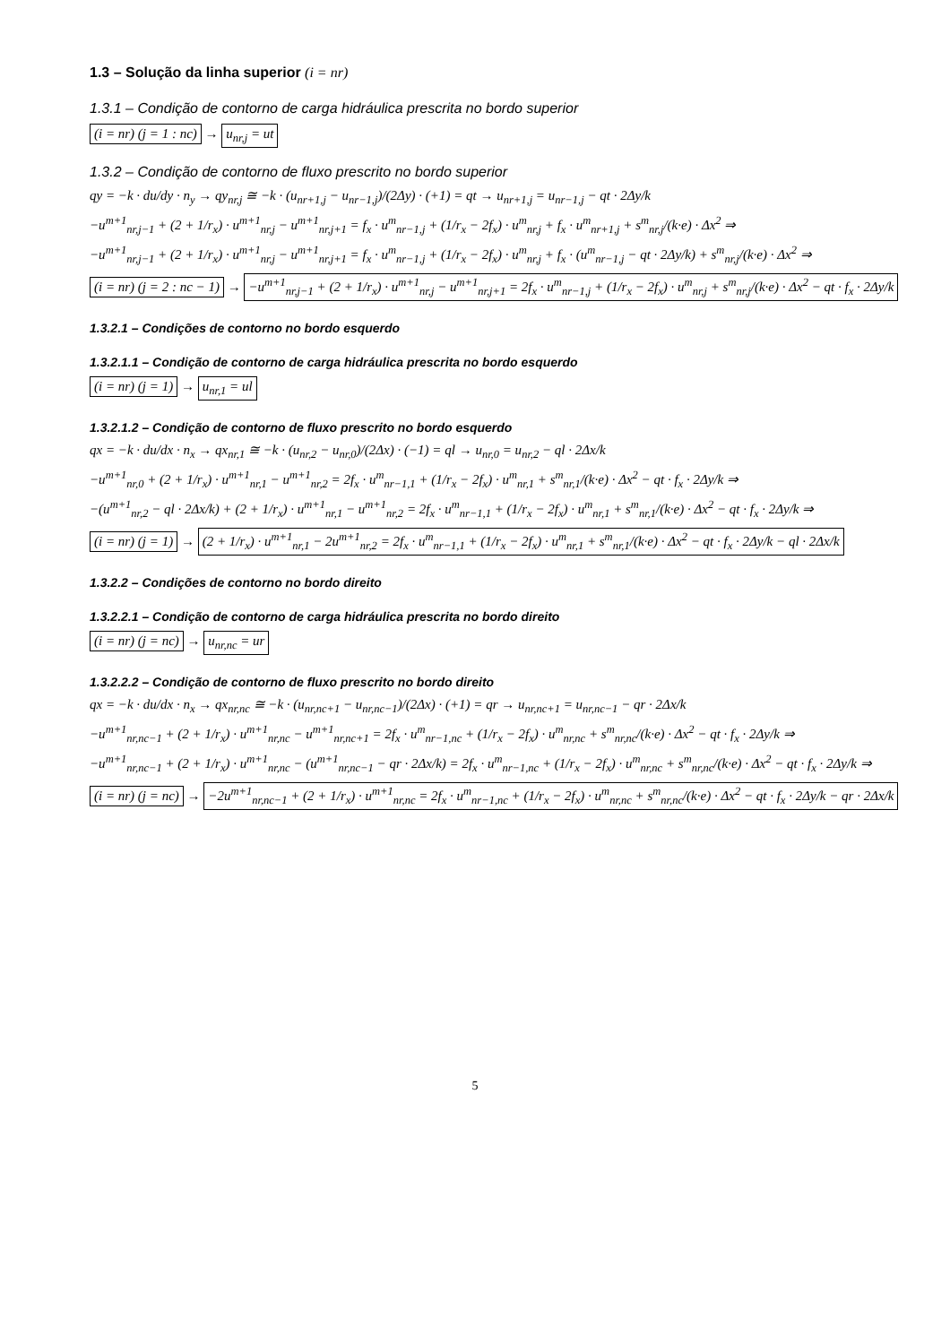1.3 – Solução da linha superior (i = nr)
1.3.1 – Condição de contorno de carga hidráulica prescrita no bordo superior
(i = nr) (j = 1 : nc) → u<sub>nr,j</sub> = ut
1.3.2 – Condição de contorno de fluxo prescrito no bordo superior
qy = −k · du/dy · n<sub>y</sub> → qy<sub>nr,j</sub> ≅ −k · (u<sub>nr+1,j</sub> − u<sub>nr−1,j</sub>)/(2Δy) · (+1) = qt → u<sub>nr+1,j</sub> = u<sub>nr−1,j</sub> − qt · 2Δy/k
−u<sup>m+1</sup><sub>nr,j−1</sub> + (2 + 1/r<sub>x</sub>) · u<sup>m+1</sup><sub>nr,j</sub> − u<sup>m+1</sup><sub>nr,j+1</sub> = f<sub>x</sub> · u<sup>m</sup><sub>nr−1,j</sub> + (1/r<sub>x</sub> − 2f<sub>x</sub>) · u<sup>m</sup><sub>nr,j</sub> + f<sub>x</sub> · u<sup>m</sup><sub>nr+1,j</sub> + s<sup>m</sup><sub>nr,j</sub>/(k·e) · Δx<sup>2</sup> ⇒
−u<sup>m+1</sup><sub>nr,j−1</sub> + (2 + 1/r<sub>x</sub>) · u<sup>m+1</sup><sub>nr,j</sub> − u<sup>m+1</sup><sub>nr,j+1</sub> = f<sub>x</sub> · u<sup>m</sup><sub>nr−1,j</sub> + (1/r<sub>x</sub> − 2f<sub>x</sub>) · u<sup>m</sup><sub>nr,j</sub> + f<sub>x</sub> · (u<sup>m</sup><sub>nr−1,j</sub> − qt · 2Δy/k) + s<sup>m</sup><sub>nr,j</sub>/(k·e) · Δx<sup>2</sup> ⇒
(i = nr) (j = 2 : nc − 1) → −u<sup>m+1</sup><sub>nr,j−1</sub> + (2 + 1/r<sub>x</sub>) · u<sup>m+1</sup><sub>nr,j</sub> − u<sup>m+1</sup><sub>nr,j+1</sub> = 2f<sub>x</sub> · u<sup>m</sup><sub>nr−1,j</sub> + (1/r<sub>x</sub> − 2f<sub>x</sub>) · u<sup>m</sup><sub>nr,j</sub> + s<sup>m</sup><sub>nr,j</sub>/(k·e) · Δx<sup>2</sup> − qt · f<sub>x</sub> · 2Δy/k
1.3.2.1 – Condições de contorno no bordo esquerdo
1.3.2.1.1 – Condição de contorno de carga hidráulica prescrita no bordo esquerdo
(i = nr) (j = 1) → u<sub>nr,1</sub> = ul
1.3.2.1.2 – Condição de contorno de fluxo prescrito no bordo esquerdo
qx = −k · du/dx · n<sub>x</sub> → qx<sub>nr,1</sub> ≅ −k · (u<sub>nr,2</sub> − u<sub>nr,0</sub>)/(2Δx) · (−1) = ql → u<sub>nr,0</sub> = u<sub>nr,2</sub> − ql · 2Δx/k
−u<sup>m+1</sup><sub>nr,0</sub> + (2 + 1/r<sub>x</sub>) · u<sup>m+1</sup><sub>nr,1</sub> − u<sup>m+1</sup><sub>nr,2</sub> = 2f<sub>x</sub> · u<sup>m</sup><sub>nr−1,1</sub> + (1/r<sub>x</sub> − 2f<sub>x</sub>) · u<sup>m</sup><sub>nr,1</sub> + s<sup>m</sup><sub>nr,1</sub>/(k·e) · Δx<sup>2</sup> − qt · f<sub>x</sub> · 2Δy/k ⇒
−(u<sup>m+1</sup><sub>nr,2</sub> − ql · 2Δx/k) + (2 + 1/r<sub>x</sub>) · u<sup>m+1</sup><sub>nr,1</sub> − u<sup>m+1</sup><sub>nr,2</sub> = 2f<sub>x</sub> · u<sup>m</sup><sub>nr−1,1</sub> + (1/r<sub>x</sub> − 2f<sub>x</sub>) · u<sup>m</sup><sub>nr,1</sub> + s<sup>m</sup><sub>nr,1</sub>/(k·e) · Δx<sup>2</sup> − qt · f<sub>x</sub> · 2Δy/k ⇒
(i = nr) (j = 1) → (2 + 1/r<sub>x</sub>) · u<sup>m+1</sup><sub>nr,1</sub> − 2u<sup>m+1</sup><sub>nr,2</sub> = 2f<sub>x</sub> · u<sup>m</sup><sub>nr−1,1</sub> + (1/r<sub>x</sub> − 2f<sub>x</sub>) · u<sup>m</sup><sub>nr,1</sub> + s<sup>m</sup><sub>nr,1</sub>/(k·e) · Δx<sup>2</sup> − qt · f<sub>x</sub> · 2Δy/k − ql · 2Δx/k
1.3.2.2 – Condições de contorno no bordo direito
1.3.2.2.1 – Condição de contorno de carga hidráulica prescrita no bordo direito
(i = nr) (j = nc) → u<sub>nr,nc</sub> = ur
1.3.2.2.2 – Condição de contorno de fluxo prescrito no bordo direito
qx = −k · du/dx · n<sub>x</sub> → qx<sub>nr,nc</sub> ≅ −k · (u<sub>nr,nc+1</sub> − u<sub>nr,nc−1</sub>)/(2Δx) · (+1) = qr → u<sub>nr,nc+1</sub> = u<sub>nr,nc−1</sub> − qr · 2Δx/k
−u<sup>m+1</sup><sub>nr,nc−1</sub> + (2 + 1/r<sub>x</sub>) · u<sup>m+1</sup><sub>nr,nc</sub> − u<sup>m+1</sup><sub>nr,nc+1</sub> = 2f<sub>x</sub> · u<sup>m</sup><sub>nr−1,nc</sub> + (1/r<sub>x</sub> − 2f<sub>x</sub>) · u<sup>m</sup><sub>nr,nc</sub> + s<sup>m</sup><sub>nr,nc</sub>/(k·e) · Δx<sup>2</sup> − qt · f<sub>x</sub> · 2Δy/k ⇒
−u<sup>m+1</sup><sub>nr,nc−1</sub> + (2 + 1/r<sub>x</sub>) · u<sup>m+1</sup><sub>nr,nc</sub> − (u<sup>m+1</sup><sub>nr,nc−1</sub> − qr · 2Δx/k) = 2f<sub>x</sub> · u<sup>m</sup><sub>nr−1,nc</sub> + (1/r<sub>x</sub> − 2f<sub>x</sub>) · u<sup>m</sup><sub>nr,nc</sub> + s<sup>m</sup><sub>nr,nc</sub>/(k·e) · Δx<sup>2</sup> − qt · f<sub>x</sub> · 2Δy/k ⇒
(i = nr) (j = nc) → −2u<sup>m+1</sup><sub>nr,nc−1</sub> + (2 + 1/r<sub>x</sub>) · u<sup>m+1</sup><sub>nr,nc</sub> = 2f<sub>x</sub> · u<sup>m</sup><sub>nr−1,nc</sub> + (1/r<sub>x</sub> − 2f<sub>x</sub>) · u<sup>m</sup><sub>nr,nc</sub> + s<sup>m</sup><sub>nr,nc</sub>/(k·e) · Δx<sup>2</sup> − qt · f<sub>x</sub> · 2Δy/k − qr · 2Δx/k
5